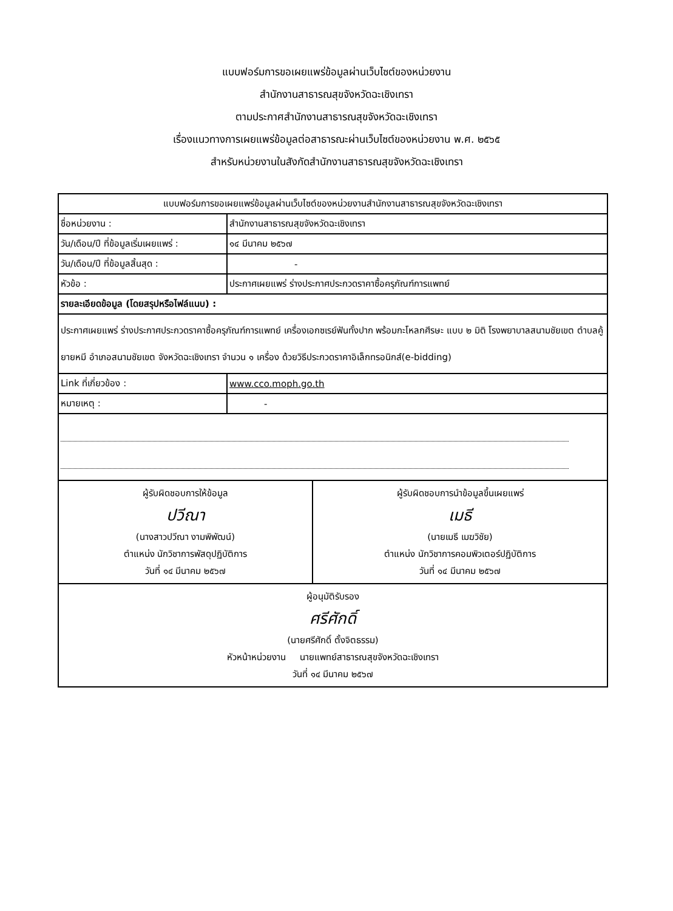แบบฟอร์มการขอเผยแพร่ข้อมูลผ่านเว็บไซต์ของหน่วยงาน
สำนักงานสาธารณสุขจังหวัดฉะเชิงเทรา
ตามประกาศสำนักงานสาธารณสุขจังหวัดฉะเชิงเทรา
เรื่องแนวทางการเผยแพร่ข้อมูลต่อสาธารณะผ่านเว็บไซต์ของหน่วยงาน พ.ศ. ๒๕๖๕
สำหรับหน่วยงานในสังกัดสำนักงานสาธารณสุขจังหวัดฉะเชิงเทรา
| แบบฟอร์มการขอเผยแพร่ข้อมูลผ่านเว็บไซต์ของหน่วยงานสำนักงานสาธารณสุขจังหวัดฉะเชิงเทรา | |
| ชื่อหน่วยงาน : | สำนักงานสาธารณสุขจังหวัดฉะเชิงเทรา |
| วัน/เดือน/ปี ที่ข้อมูลเริ่มเผยแพร่ : | ๑๔ มีนาคม ๒๕๖๗ |
| วัน/เดือน/ปี ที่ข้อมูลสิ้นสุด : | - |
| หัวข้อ : | ประกาศเผยแพร่ ร่างประกาศประกวดราคาซื้อครุภัณฑ์การแพทย์ |
| รายละเอียดข้อมูล (โดยสรุปหรือไฟล์แนบ) : | |
| ประกาศเผยแพร่ ร่างประกาศประกวดราคาซื้อครุภัณฑ์การแพทย์ เครื่องเอกซเรย์ฟันทั้งปาก พร้อมกะโหลกศีรษะ แบบ ๒ มิติ โรงพยาบาลสนามชัยเขต ตำบลคู้ยายหมี อำเภอสนามชัยเขต จังหวัดฉะเชิงเทรา จำนวน ๑ เครื่อง ด้วยวิธีประกวดราคาอิเล็กทรอนิกส์(e-bidding) | |
| Link ที่เกี่ยวข้อง : | www.cco.moph.go.th |
| หมายเหตุ : | - |
| ผู้รับผิดชอบการให้ข้อมูล ปวีณา (นางสาวปวีณา งามพิพัฒน์) ตำแหน่ง นักวิชาการพัสดุปฏิบัติการ วันที่ ๑๔ มีนาคม ๒๕๖๗ ผู้รับผิดชอบการนำข้อมูลขึ้นเผยแพร่ เมธี (นายเมธี เมฆวิชัย) ตำแหน่ง นักวิชาการคอมพิวเตอร์ปฏิบัติการ วันที่ ๑๔ มีนาคม ๒๕๖๗ | |
| ผู้อนุมัติรับรอง ศรีศักดิ์ (นายศรีศักดิ์ ตั้งจิตธรรม) หัวหน้าหน่วยงาน นายแพทย์สาธารณสุขจังหวัดฉะเชิงเทรา วันที่ ๑๔ มีนาคม ๒๕๖๗ | |